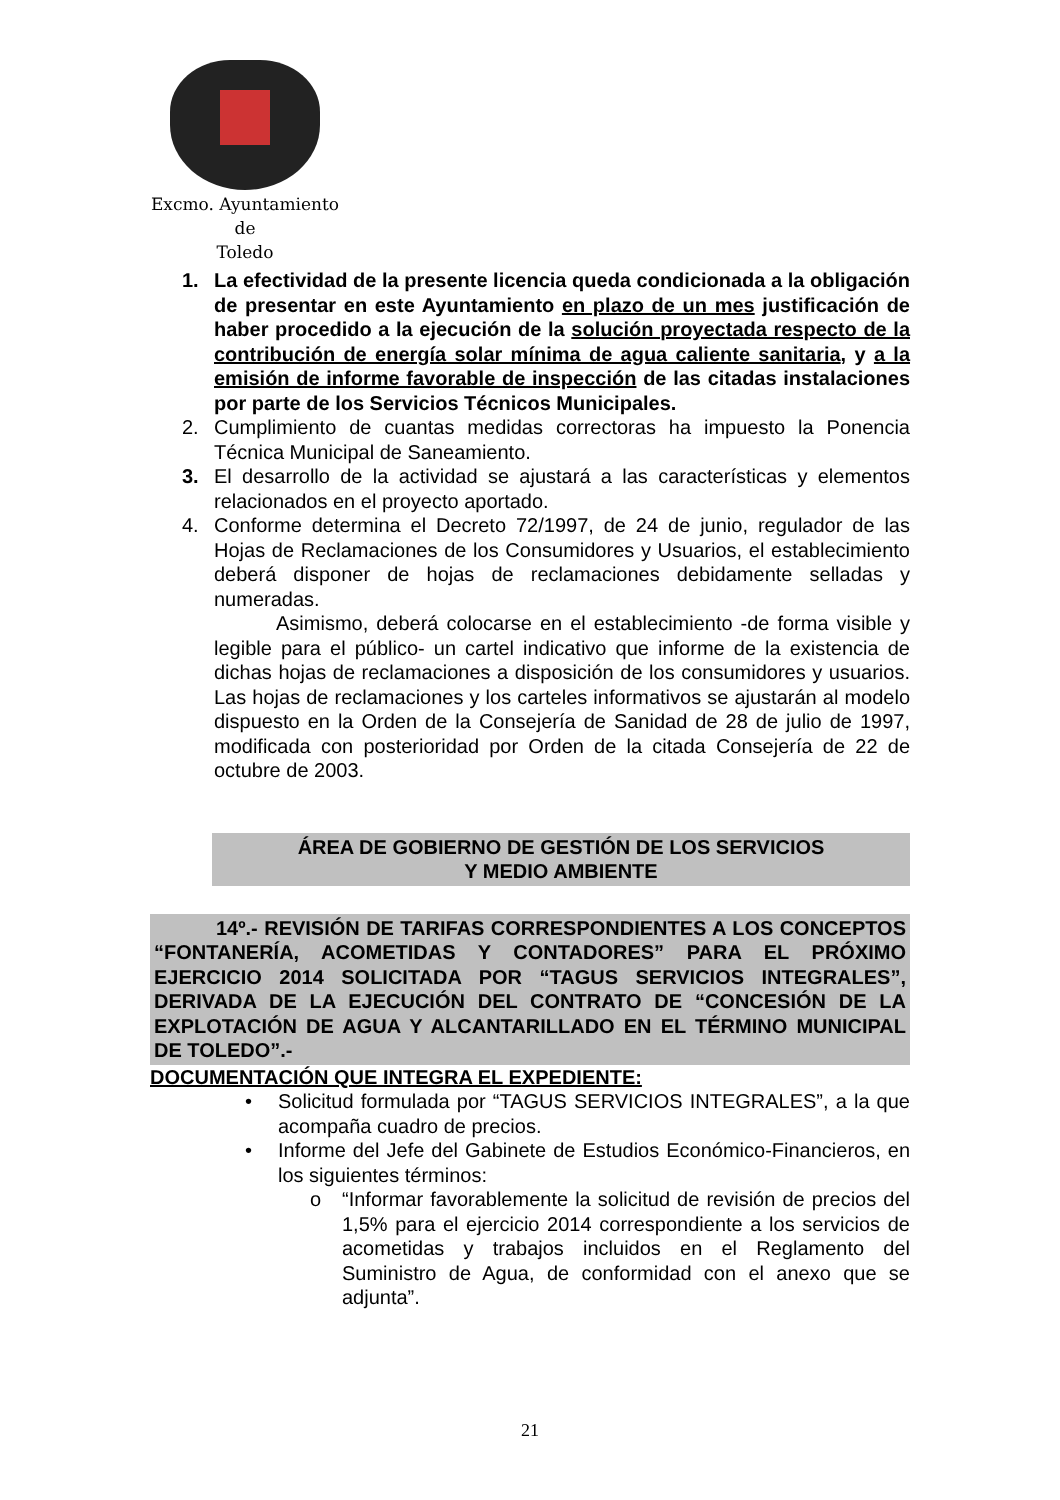Excmo. Ayuntamiento
de
Toledo
1. La efectividad de la presente licencia queda condicionada a la obligación de presentar en este Ayuntamiento en plazo de un mes justificación de haber procedido a la ejecución de la solución proyectada respecto de la contribución de energía solar mínima de agua caliente sanitaria, y a la emisión de informe favorable de inspección de las citadas instalaciones por parte de los Servicios Técnicos Municipales.
2. Cumplimiento de cuantas medidas correctoras ha impuesto la Ponencia Técnica Municipal de Saneamiento.
3. El desarrollo de la actividad se ajustará a las características y elementos relacionados en el proyecto aportado.
4. Conforme determina el Decreto 72/1997, de 24 de junio, regulador de las Hojas de Reclamaciones de los Consumidores y Usuarios, el establecimiento deberá disponer de hojas de reclamaciones debidamente selladas y numeradas.
Asimismo, deberá colocarse en el establecimiento -de forma visible y legible para el público- un cartel indicativo que informe de la existencia de dichas hojas de reclamaciones a disposición de los consumidores y usuarios. Las hojas de reclamaciones y los carteles informativos se ajustarán al modelo dispuesto en la Orden de la Consejería de Sanidad de 28 de julio de 1997, modificada con posterioridad por Orden de la citada Consejería de 22 de octubre de 2003.
ÁREA DE GOBIERNO DE GESTIÓN DE LOS SERVICIOS
Y MEDIO AMBIENTE
14º.- REVISIÓN DE TARIFAS CORRESPONDIENTES A LOS CONCEPTOS “FONTANERÍA, ACOMETIDAS Y CONTADORES” PARA EL PRÓXIMO EJERCICIO 2014 SOLICITADA POR “TAGUS SERVICIOS INTEGRALES”, DERIVADA DE LA EJECUCIÓN DEL CONTRATO DE “CONCESIÓN DE LA EXPLOTACIÓN DE AGUA Y ALCANTARILLADO EN EL TÉRMINO MUNICIPAL DE TOLEDO”.-
DOCUMENTACIÓN QUE INTEGRA EL EXPEDIENTE:
• Solicitud formulada por “TAGUS SERVICIOS INTEGRALES”, a la que acompaña cuadro de precios.
• Informe del Jefe del Gabinete de Estudios Económico-Financieros, en los siguientes términos:
o “Informar favorablemente la solicitud de revisión de precios del 1,5% para el ejercicio 2014 correspondiente a los servicios de acometidas y trabajos incluidos en el Reglamento del Suministro de Agua, de conformidad con el anexo que se adjunta”.
21